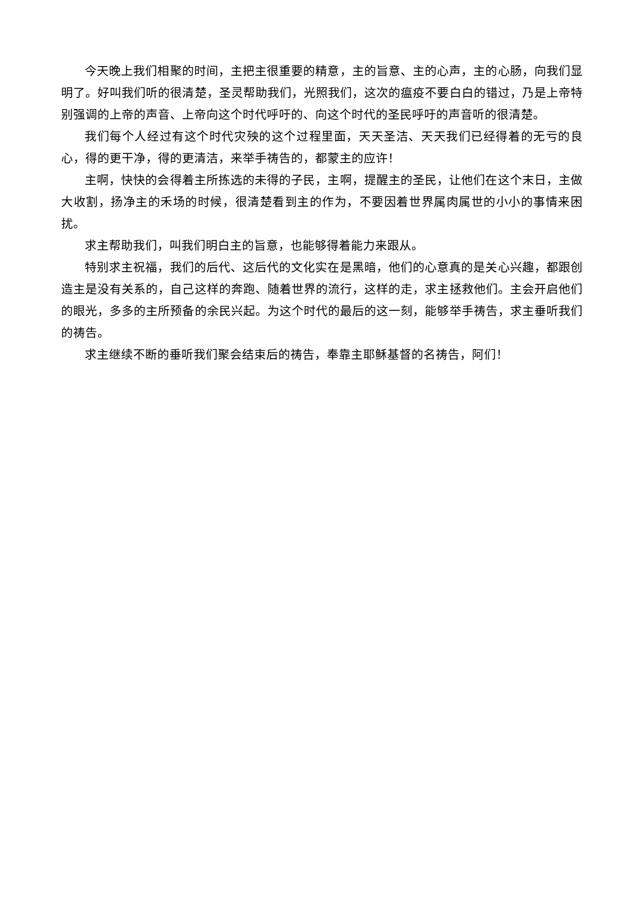今天晚上我们相聚的时间，主把主很重要的精意，主的旨意、主的心声，主的心肠，向我们显明了。好叫我们听的很清楚，圣灵帮助我们，光照我们，这次的瘟疫不要白白的错过，乃是上帝特别强调的上帝的声音、上帝向这个时代呼吁的、向这个时代的圣民呼吁的声音听的很清楚。
我们每个人经过有这个时代灾殃的这个过程里面，天天圣洁、天天我们已经得着的无亏的良心，得的更干净，得的更清洁，来举手祷告的，都蒙主的应许！
主啊，快快的会得着主所拣选的未得的子民，主啊，提醒主的圣民，让他们在这个末日，主做大收割，扬净主的禾场的时候，很清楚看到主的作为，不要因着世界属肉属世的小小的事情来困扰。
求主帮助我们，叫我们明白主的旨意，也能够得着能力来跟从。
特别求主祝福，我们的后代、这后代的文化实在是黑暗，他们的心意真的是关心兴趣，都跟创造主是没有关系的，自己这样的奔跑、随着世界的流行，这样的走，求主拯救他们。主会开启他们的眼光，多多的主所预备的余民兴起。为这个时代的最后的这一刻，能够举手祷告，求主垂听我们的祷告。
求主继续不断的垂听我们聚会结束后的祷告，奉靠主耶稣基督的名祷告，阿们！